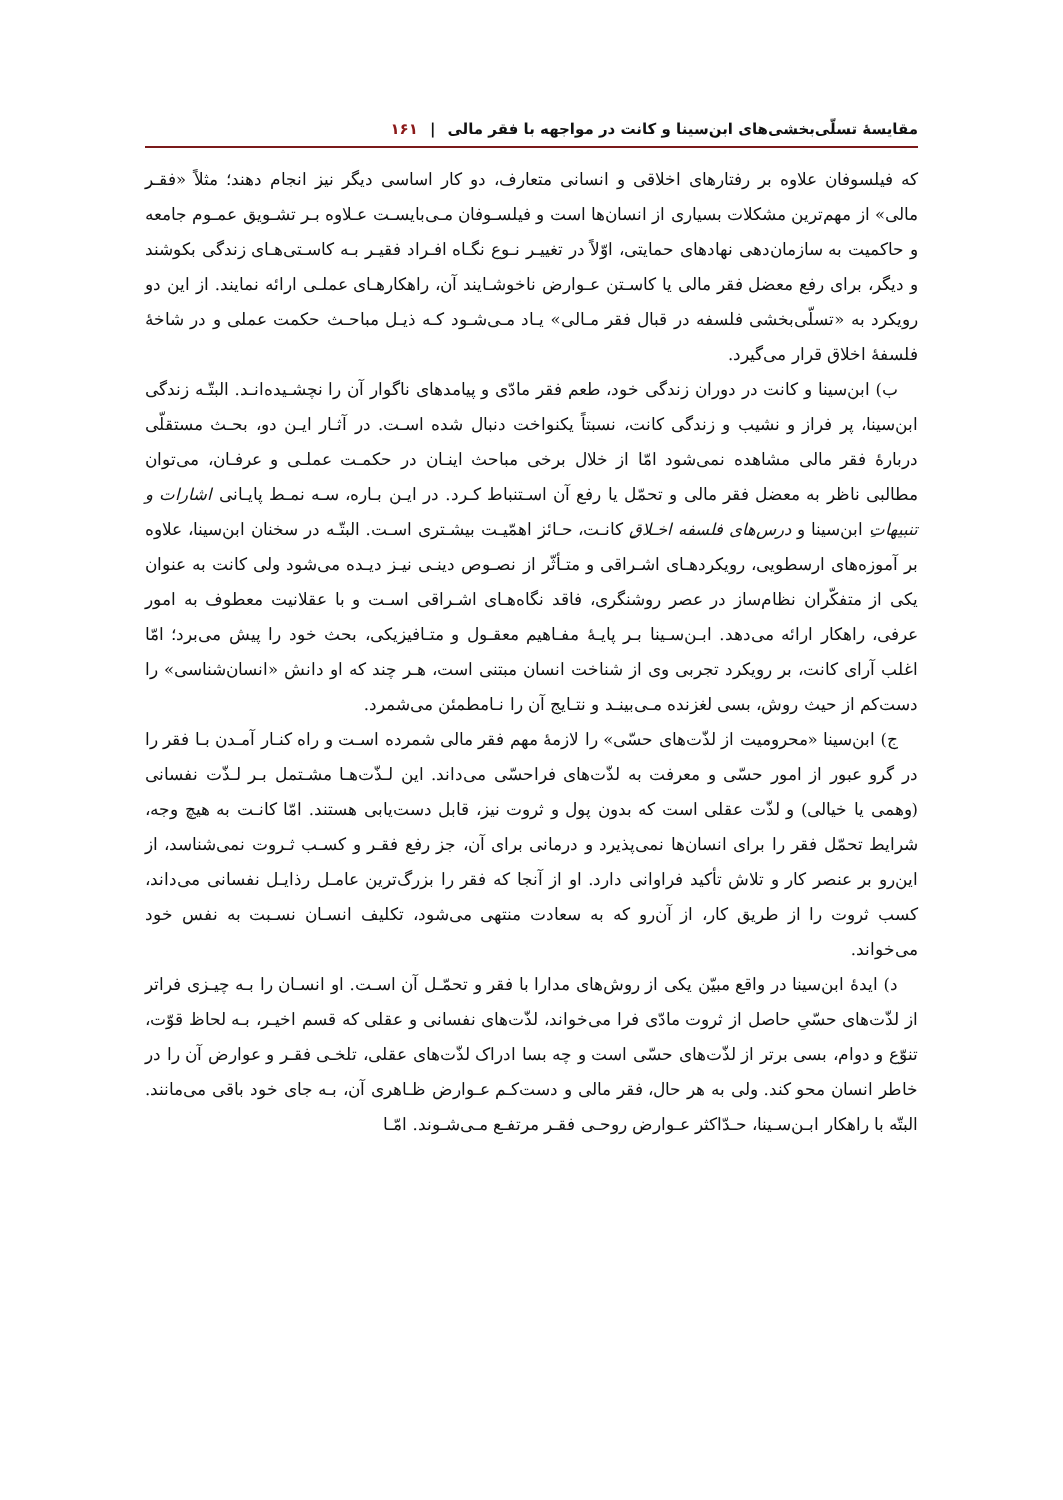مقایسهٔ تسلّی‌بخشی‌های ابن‌سینا و کانت در مواجهه با فقر مالی | ۱۶۱
که فیلسوفان علاوه بر رفتارهای اخلاقی و انسانی متعارف، دو کار اساسی دیگر نیز انجام دهند؛ مثلاً «فقـر مالی» از مهم‌ترین مشکلات بسیاری از انسان‌ها است و فیلسـوفان مـی‌بایسـت عـلاوه بـر تشـویق عمـوم جامعه و حاکمیت به سازمان‌دهی نهادهای حمایتی، اوّلاً در تغییـر نـوع نگـاه افـراد فقیـر بـه کاسـتی‌هـای زندگی بکوشند و دیگر، برای رفع معضل فقر مالی یا کاسـتن عـوارض ناخوشـایند آن، راهکارهـای عملـی ارائه نمایند. از این دو رویکرد به «تسلّی‌بخشی فلسفه در قبال فقر مـالی» یـاد مـی‌شـود کـه ذیـل مباحـث حکمت عملی و در شاخهٔ فلسفهٔ اخلاق قرار می‌گیرد.
ب) ابن‌سینا و کانت در دوران زندگی خود، طعم فقر مادّی و پیامدهای ناگوار آن را نچشـیده‌انـد. البتّـه زندگی ابن‌سینا، پر فراز و نشیب و زندگی کانت، نسبتاً یکنواخت دنبال شده اسـت. در آثـار ایـن دو، بحـث مستقلّی دربارهٔ فقر مالی مشاهده نمی‌شود امّا از خلال برخی مباحث اینـان در حکمـت عملـی و عرفـان، می‌توان مطالبی ناظر به معضل فقر مالی و تحمّل یا رفع آن اسـتنباط کـرد. در ایـن بـاره، سـه نمـط پایـانی اشارات و تنبیهاتِ ابن‌سینا و درس‌های فلسفه اخـلاقِ کانـت، حـائز اهمّیـت بیشـتری اسـت. البتّـه در سخنان ابن‌سینا، علاوه بر آموزه‌های ارسطویی، رویکردهـای اشـراقی و متـأثّر از نصـوص دینـی نیـز دیـده می‌شود ولی کانت به عنوان یکی از متفکّران نظام‌ساز در عصر روشنگری، فاقد نگاه‌هـای اشـراقی اسـت و با عقلانیت معطوف به امور عرفی، راهکار ارائه می‌دهد. ابـن‌سـینا بـر پایـهٔ مفـاهیم معقـول و متـافیزیکی، بحث خود را پیش می‌برد؛ امّا اغلب آرای کانت، بر رویکرد تجربی وی از شناخت انسان مبتنی است، هـر چند که او دانش «انسان‌شناسی» را دست‌کم از حیث روش، بسی لغزنده مـی‌بینـد و نتـایج آن را نـامطمئن می‌شمرد.
ج) ابن‌سینا «محرومیت از لذّت‌های حسّی» را لازمهٔ مهم فقر مالی شمرده اسـت و راه کنـار آمـدن بـا فقر را در گرو عبور از امور حسّی و معرفت به لذّت‌های فراحسّی می‌داند. این لـذّت‌هـا مشـتمل بـر لـذّت نفسانی (وهمی یا خیالی) و لذّت عقلی است که بدون پول و ثروت نیز، قابل دست‌یابی هستند. امّا کانـت به هیچ وجه، شرایط تحمّل فقر را برای انسان‌ها نمی‌پذیرد و درمانی برای آن، جز رفع فقـر و کسـب ثـروت نمی‌شناسد، از این‌رو بر عنصر کار و تلاش تأکید فراوانی دارد. او از آنجا که فقر را بزرگ‌ترین عامـل رذایـل نفسانی می‌داند، کسب ثروت را از طریق کار، از آن‌رو که به سعادت منتهی می‌شود، تکلیف انسـان نسـبت به نفس خود می‌خواند.
د) ایدهٔ ابن‌سینا در واقع مبیّن یکی از روش‌های مدارا با فقر و تحمّـل آن اسـت. او انسـان را بـه چیـزی فراتر از لذّت‌های حسّیِ حاصل از ثروت مادّی فرا می‌خواند، لذّت‌های نفسانی و عقلی که قسم اخیـر، بـه لحاظ قوّت، تنوّع و دوام، بسی برتر از لذّت‌های حسّی است و چه بسا ادراک لذّت‌های عقلی، تلخـی فقـر و عوارض آن را در خاطر انسان محو کند. ولی به هر حال، فقر مالی و دست‌کـم عـوارض ظـاهری آن، بـه جای خود باقی می‌مانند. البتّه با راهکار ابـن‌سـینا، حـدّاکثر عـوارض روحـی فقـر مرتفـع مـی‌شـوند. امّـا